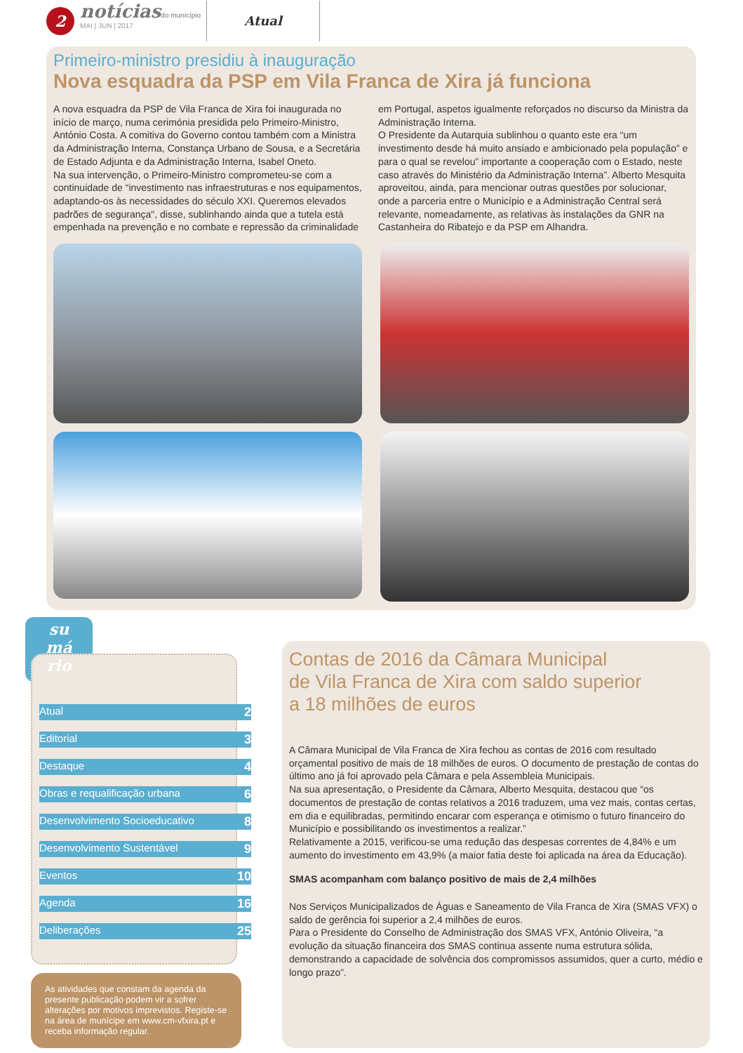2
notícias do município
MAI | JUN | 2017
Atual
Primeiro-ministro presidiu à inauguração
Nova esquadra da PSP em Vila Franca de Xira já funciona
A nova esquadra da PSP de Vila Franca de Xira foi inaugurada no início de março, numa cerimónia presidida pelo Primeiro-Ministro, António Costa. A comitiva do Governo contou também com a Ministra da Administração Interna, Constança Urbano de Sousa, e a Secretária de Estado Adjunta e da Administração Interna, Isabel Oneto.
Na sua intervenção, o Primeiro-Ministro comprometeu-se com a continuidade de “investimento nas infraestruturas e nos equipamentos, adaptando-os às necessidades do século XXI. Queremos elevados padrões de segurança", disse, sublinhando ainda que a tutela está empenhada na prevenção e no combate e repressão da criminalidade em Portugal, aspetos igualmente reforçados no discurso da Ministra da Administração Interna.
O Presidente da Autarquia sublinhou o quanto este era “um investimento desde há muito ansiado e ambicionado pela população” e para o qual se revelou” importante a cooperação com o Estado, neste caso através do Ministério da Administração Interna”. Alberto Mesquita aproveitou, ainda, para mencionar outras questões por solucionar, onde a parceria entre o Município e a Administração Central será relevante, nomeadamente, as relativas às instalações da GNR na Castanheira do Ribatejo e da PSP em Alhandra.
su
má
rio
Atual 2
Editorial 3
Destaque 4
Obras e requalificação urbana 6
Desenvolvimento Socioeducativo 8
Desenvolvimento Sustentável 9
Eventos 10
Agenda 16
Deliberações 25
As atividades que constam da agenda da presente publicação podem vir a sofrer alterações por motivos imprevistos. Registe-se na área de munícipe em www.cm-vfxira.pt e receba informação regular.
Contas de 2016 da Câmara Municipal
de Vila Franca de Xira com saldo superior
a 18 milhões de euros
A Câmara Municipal de Vila Franca de Xira fechou as contas de 2016 com resultado orçamental positivo de mais de 18 milhões de euros. O documento de prestação de contas do último ano já foi aprovado pela Câmara e pela Assembleia Municipais.
Na sua apresentação, o Presidente da Câmara, Alberto Mesquita, destacou que “os documentos de prestação de contas relativos a 2016 traduzem, uma vez mais, contas certas, em dia e equilibradas, permitindo encarar com esperança e otimismo o futuro financeiro do Município e possibilitando os investimentos a realizar.”
Relativamente a 2015, verificou-se uma redução das despesas correntes de 4,84% e um aumento do investimento em 43,9% (a maior fatia deste foi aplicada na área da Educação).
SMAS acompanham com balanço positivo de mais de 2,4 milhões
Nos Serviços Municipalizados de Águas e Saneamento de Vila Franca de Xira (SMAS VFX) o saldo de gerência foi superior a 2,4 milhões de euros.
Para o Presidente do Conselho de Administração dos SMAS VFX, António Oliveira, “a evolução da situação financeira dos SMAS continua assente numa estrutura sólida, demonstrando a capacidade de solvência dos compromissos assumidos, quer a curto, médio e longo prazo”.